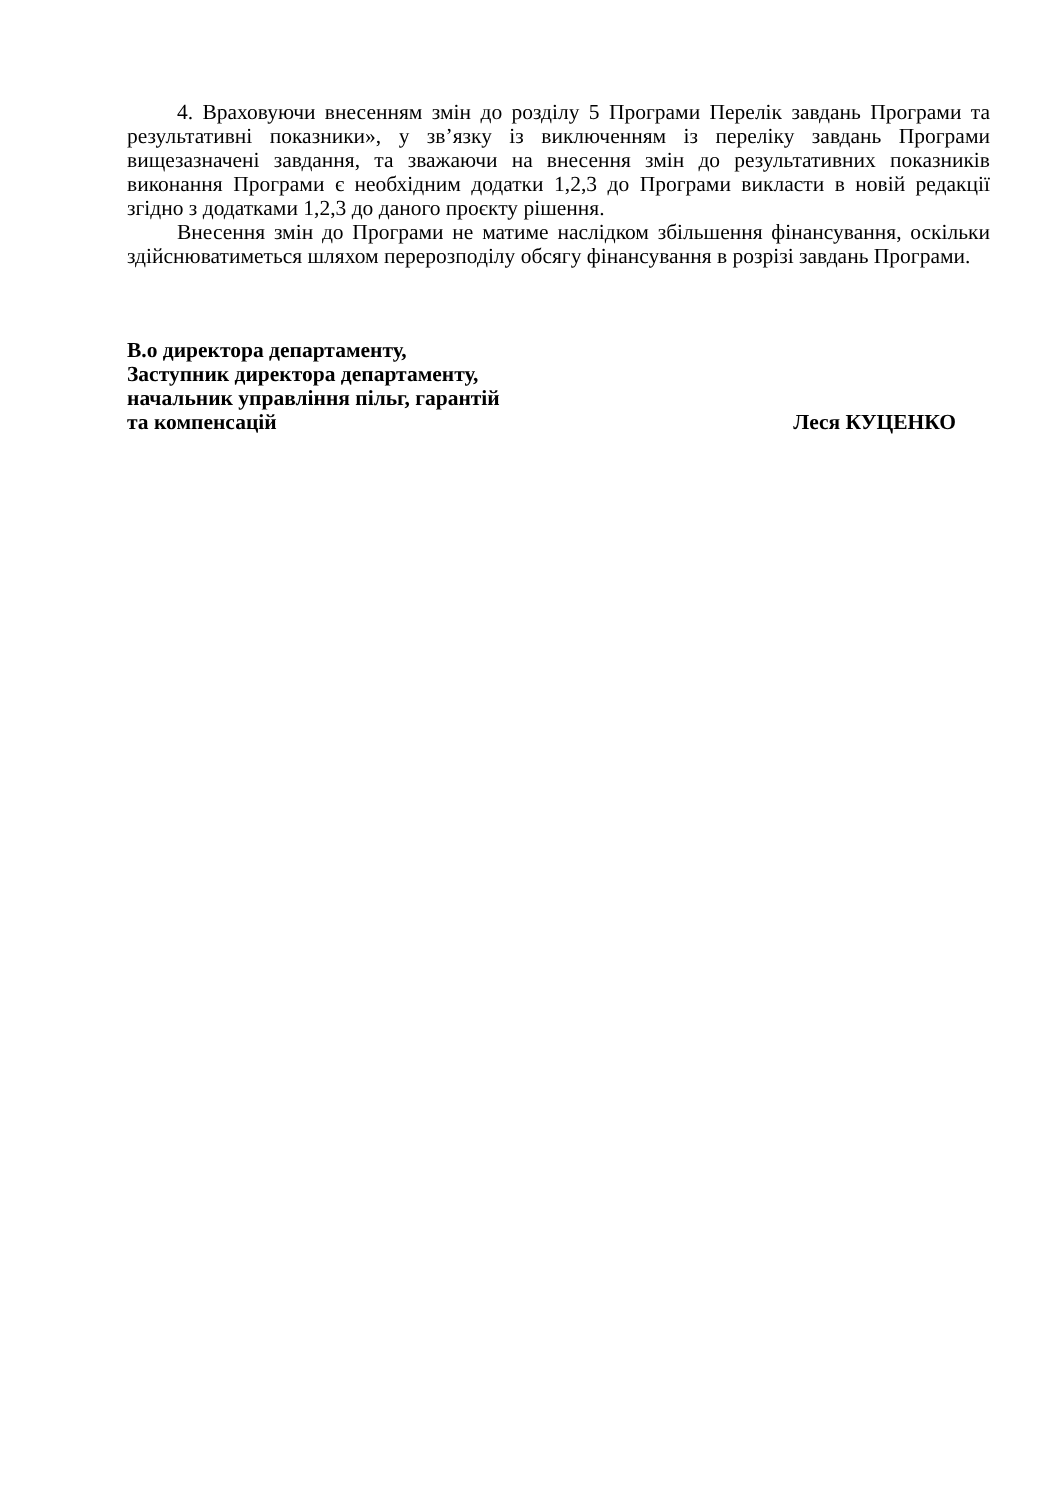4. Враховуючи внесенням змін до розділу 5 Програми Перелік завдань Програми та результативні показники», у зв’язку із виключенням із переліку завдань Програми вищезазначені завдання, та зважаючи на внесення змін до результативних показників виконання Програми є необхідним додатки 1,2,3 до Програми викласти в новій редакції згідно з додатками 1,2,3 до даного проєкту рішення.
Внесення змін до Програми не матиме наслідком збільшення фінансування, оскільки здійснюватиметься шляхом перерозподілу обсягу фінансування в розрізі завдань Програми.
В.о директора департаменту,
Заступник директора департаменту,
начальник управління пільг, гарантій
та компенсацій Леся КУЦЕНКО